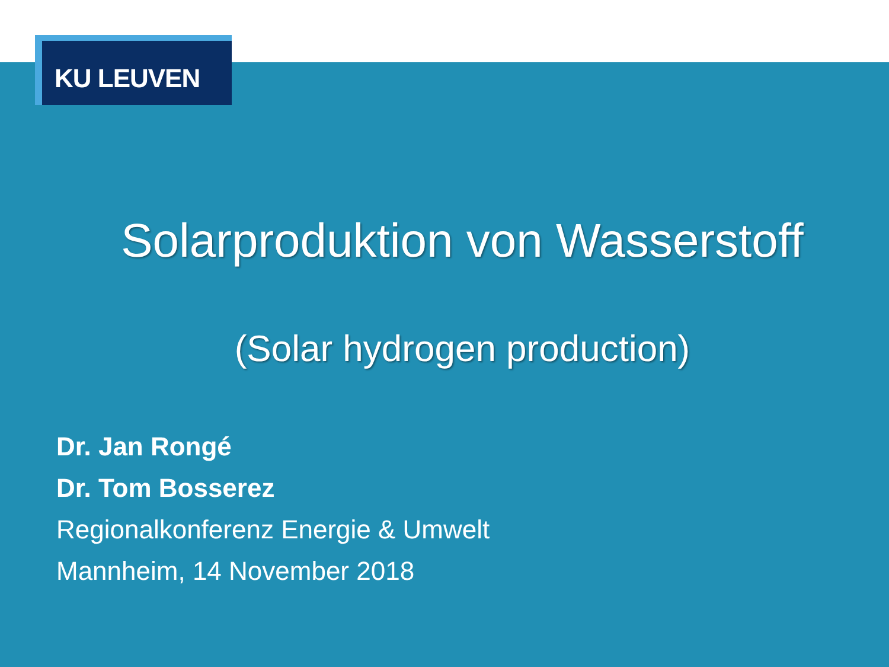KU LEUVEN
Solarproduktion von Wasserstoff
(Solar hydrogen production)
Dr. Jan Rongé
Dr. Tom Bosserez
Regionalkonferenz Energie & Umwelt
Mannheim, 14 November 2018